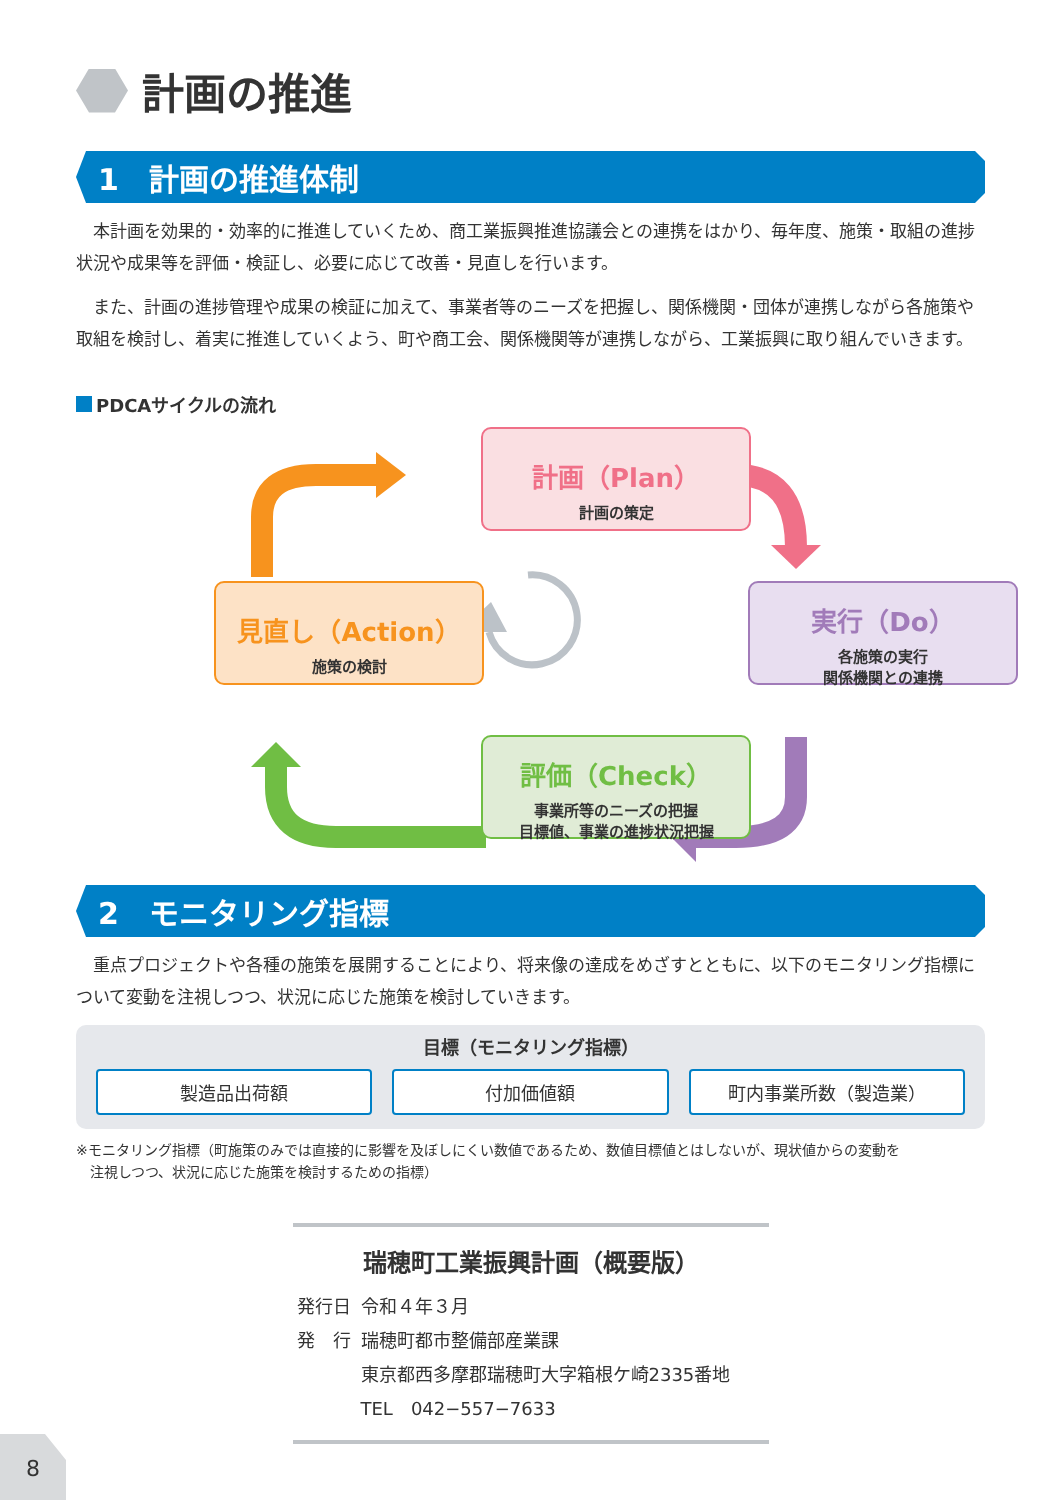計画の推進
1　計画の推進体制
本計画を効果的・効率的に推進していくため、商工業振興推進協議会との連携をはかり、毎年度、施策・取組の進捗状況や成果等を評価・検証し、必要に応じて改善・見直しを行います。
また、計画の進捗管理や成果の検証に加えて、事業者等のニーズを把握し、関係機関・団体が連携しながら各施策や取組を検討し、着実に推進していくよう、町や商工会、関係機関等が連携しながら、工業振興に取り組んでいきます。
PDCAサイクルの流れ
計画（Plan）
計画の策定
実行（Do）
各施策の実行
関係機関との連携
評価（Check）
事業所等のニーズの把握
目標値、事業の進捗状況把握
見直し（Action）
施策の検討
2　モニタリング指標
重点プロジェクトや各種の施策を展開することにより、将来像の達成をめざすとともに、以下のモニタリング指標について変動を注視しつつ、状況に応じた施策を検討していきます。
目標（モニタリング指標）
製造品出荷額 付加価値額 町内事業所数（製造業）
※モニタリング指標（町施策のみでは直接的に影響を及ぼしにくい数値であるため、数値目標値とはしないが、現状値からの変動を
　注視しつつ、状況に応じた施策を検討するための指標）
瑞穂町工業振興計画（概要版）
| 発行日 | 令和４年３月 |
| 発 行 | 瑞穂町都市整備部産業課 |
| | 東京都西多摩郡瑞穂町大字箱根ケ崎2335番地 |
| | TEL 042−557−7633 |
8